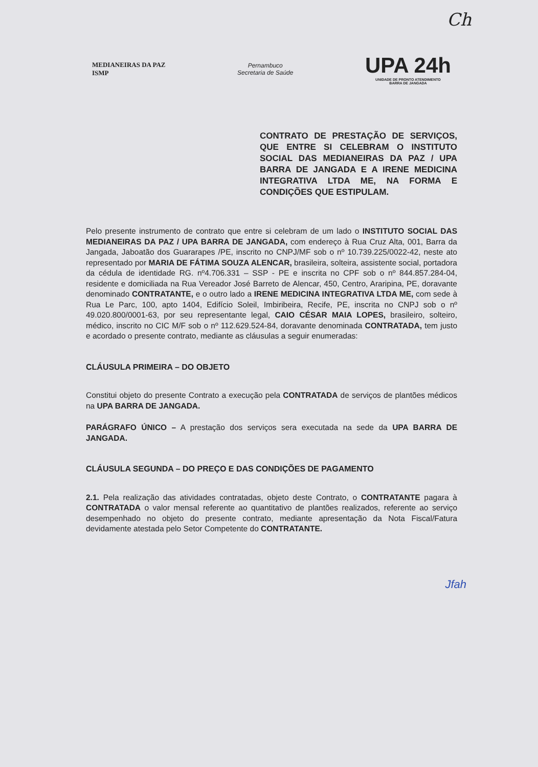Ch
MEDIANEIRAS DA PAZ
ISMP
Pernambuco
Secretaria de Saúde
UPA 24h
UNIDADE DE PRONTO ATENDIMENTO
BARRA DE JANGADA
CONTRATO DE PRESTAÇÃO DE SERVIÇOS, QUE ENTRE SI CELEBRAM O INSTITUTO SOCIAL DAS MEDIANEIRAS DA PAZ / UPA BARRA DE JANGADA E A IRENE MEDICINA INTEGRATIVA LTDA ME, NA FORMA E CONDIÇÕES QUE ESTIPULAM.
Pelo presente instrumento de contrato que entre si celebram de um lado o INSTITUTO SOCIAL DAS MEDIANEIRAS DA PAZ / UPA BARRA DE JANGADA, com endereço à Rua Cruz Alta, 001, Barra da Jangada, Jaboatão dos Guararapes /PE, inscrito no CNPJ/MF sob o nº 10.739.225/0022-42, neste ato representado por MARIA DE FÁTIMA SOUZA ALENCAR, brasileira, solteira, assistente social, portadora da cédula de identidade RG. nº4.706.331 – SSP - PE e inscrita no CPF sob o nº 844.857.284-04, residente e domiciliada na Rua Vereador José Barreto de Alencar, 450, Centro, Araripina, PE, doravante denominado CONTRATANTE, e o outro lado a IRENE MEDICINA INTEGRATIVA LTDA ME, com sede à Rua Le Parc, 100, apto 1404, Edifício Soleil, Imbiribeira, Recife, PE, inscrita no CNPJ sob o nº 49.020.800/0001-63, por seu representante legal, CAIO CÉSAR MAIA LOPES, brasileiro, solteiro, médico, inscrito no CIC M/F sob o nº 112.629.524-84, doravante denominada CONTRATADA, tem justo e acordado o presente contrato, mediante as cláusulas a seguir enumeradas:
CLÁUSULA PRIMEIRA – DO OBJETO
Constitui objeto do presente Contrato a execução pela CONTRATADA de serviços de plantões médicos na UPA BARRA DE JANGADA.
PARÁGRAFO ÚNICO – A prestação dos serviços sera executada na sede da UPA BARRA DE JANGADA.
CLÁUSULA SEGUNDA – DO PREÇO E DAS CONDIÇÕES DE PAGAMENTO
2.1. Pela realização das atividades contratadas, objeto deste Contrato, o CONTRATANTE pagara à CONTRATADA o valor mensal referente ao quantitativo de plantões realizados, referente ao serviço desempenhado no objeto do presente contrato, mediante apresentação da Nota Fiscal/Fatura devidamente atestada pelo Setor Competente do CONTRATANTE.
Jfah